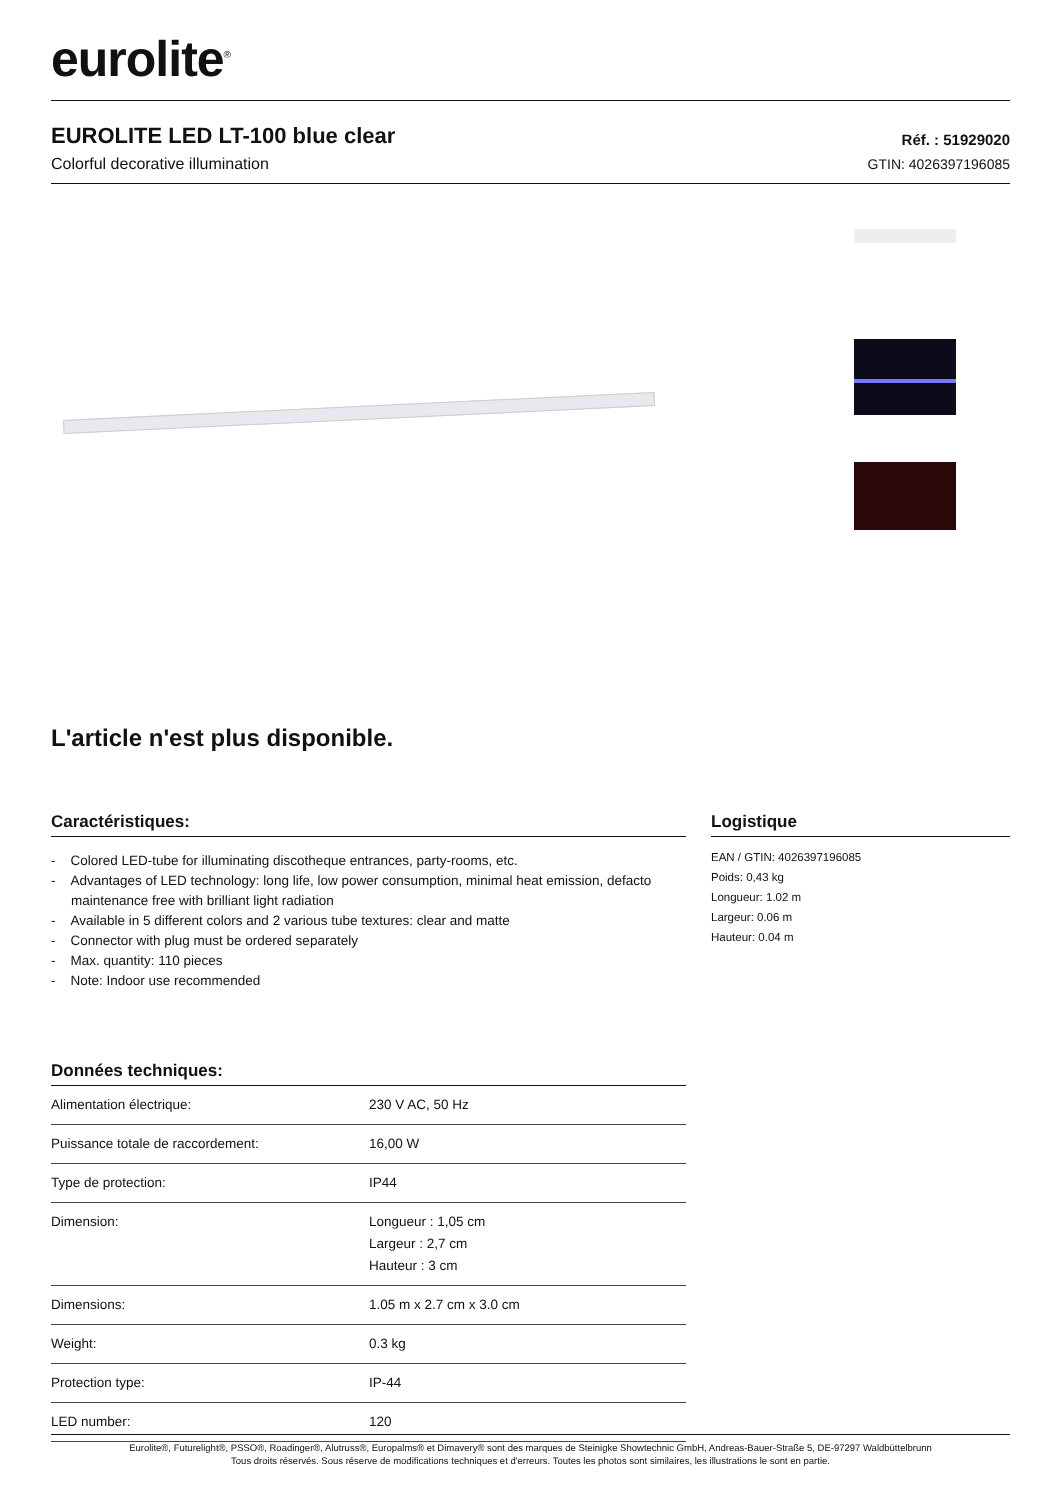eurolite<sup>®</sup>
EUROLITE LED LT-100 blue clear
Colorful decorative illumination
Réf. : 51929020
GTIN: 4026397196085
L'article n'est plus disponible.
Caractéristiques:
- Colored LED-tube for illuminating discotheque entrances, party-rooms, etc.
- Advantages of LED technology: long life, low power consumption, minimal heat emission, defacto maintenance free with brilliant light radiation
- Available in 5 different colors and 2 various tube textures: clear and matte
- Connector with plug must be ordered separately
- Max. quantity: 110 pieces
- Note: Indoor use recommended
Données techniques:
| Alimentation électrique: | 230 V AC, 50 Hz |
| Puissance totale de raccordement: | 16,00 W |
| Type de protection: | IP44 |
| Dimension: | Longueur : 1,05 cm Largeur : 2,7 cm Hauteur : 3 cm |
| Dimensions: | 1.05 m x 2.7 cm x 3.0 cm |
| Weight: | 0.3 kg |
| Protection type: | IP-44 |
| LED number: | 120 |
Logistique
EAN / GTIN: 4026397196085
Poids: 0,43 kg
Longueur: 1.02 m
Largeur: 0.06 m
Hauteur: 0.04 m
Eurolite®, Futurelight®, PSSO®, Roadinger®, Alutruss®, Europalms® et Dimavery® sont des marques de Steinigke Showtechnic GmbH, Andreas-Bauer-Straße 5, DE-97297 Waldbüttelbrunn
Tous droits réservés. Sous réserve de modifications techniques et d'erreurs. Toutes les photos sont similaires, les illustrations le sont en partie.